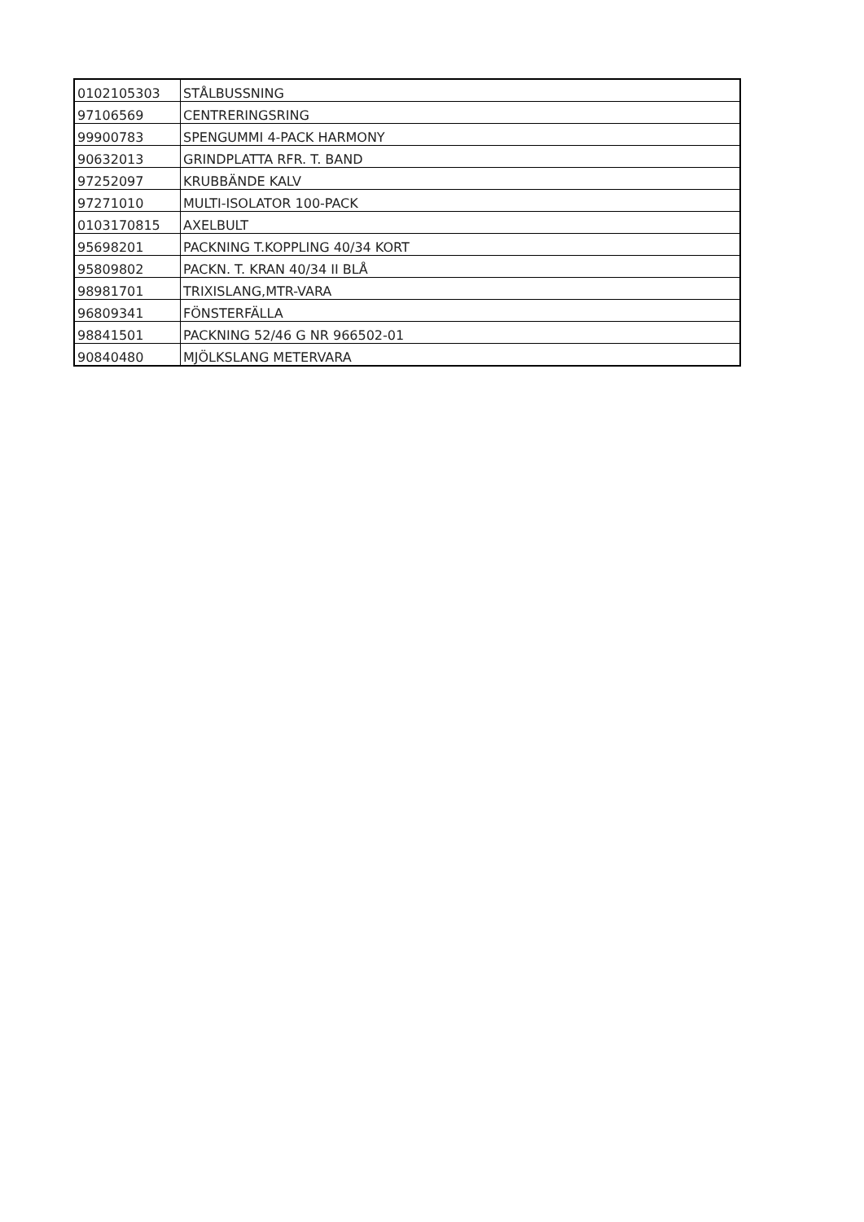| 0102105303 | STÅLBUSSNING |
| 97106569 | CENTRERINGSRING |
| 99900783 | SPENGUMMI 4-PACK HARMONY |
| 90632013 | GRINDPLATTA RFR. T. BAND |
| 97252097 | KRUBBÄNDE KALV |
| 97271010 | MULTI-ISOLATOR 100-PACK |
| 0103170815 | AXELBULT |
| 95698201 | PACKNING T.KOPPLING 40/34 KORT |
| 95809802 | PACKN. T. KRAN 40/34 II BLÅ |
| 98981701 | TRIXISLANG,MTR-VARA |
| 96809341 | FÖNSTERFÄLLA |
| 98841501 | PACKNING 52/46 G NR 966502-01 |
| 90840480 | MJÖLKSLANG METERVARA |